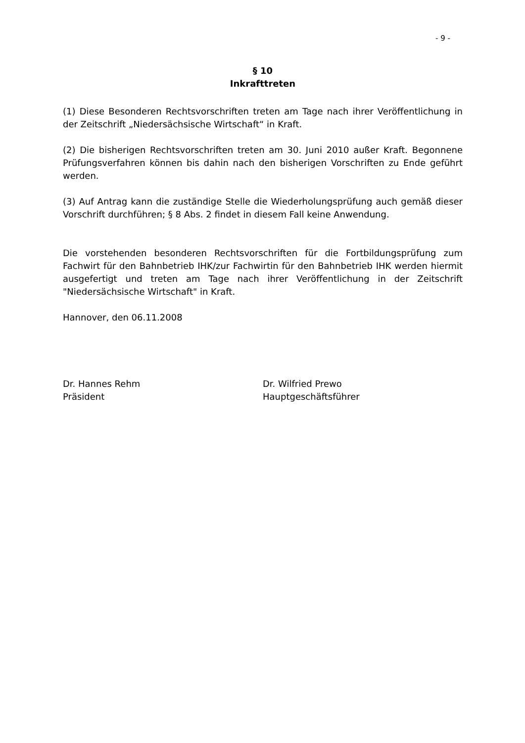- 9 -
§ 10
Inkrafttreten
(1) Diese Besonderen Rechtsvorschriften treten am Tage nach ihrer Veröffentlichung in der Zeitschrift „Niedersächsische Wirtschaft“ in Kraft.
(2) Die bisherigen Rechtsvorschriften treten am 30. Juni 2010 außer Kraft. Begonnene Prüfungsverfahren können bis dahin nach den bisherigen Vorschriften zu Ende geführt werden.
(3) Auf Antrag kann die zuständige Stelle die Wiederholungsprüfung auch gemäß dieser Vorschrift durchführen; § 8 Abs. 2 findet in diesem Fall keine Anwendung.
Die vorstehenden besonderen Rechtsvorschriften für die Fortbildungsprüfung zum Fachwirt für den Bahnbetrieb IHK/zur Fachwirtin für den Bahnbetrieb IHK werden hiermit ausgefertigt und treten am Tage nach ihrer Veröffentlichung in der Zeitschrift "Niedersächsische Wirtschaft" in Kraft.
Hannover, den 06.11.2008
Dr. Hannes Rehm
Präsident
Dr. Wilfried Prewo
Hauptgeschäftsführer